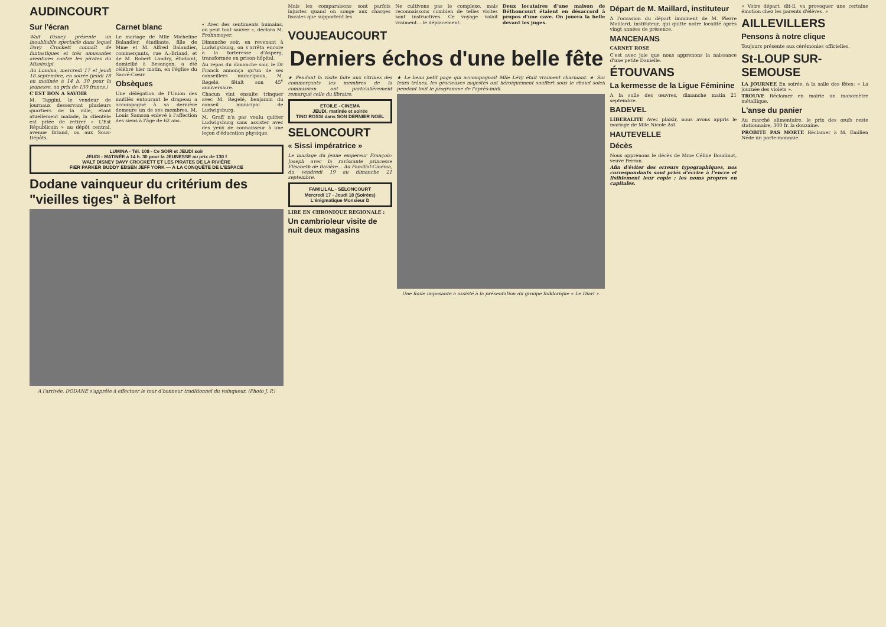AUDINCOURT
Sur l'écran
Walt Disney présente un inoubliable spectacle dans lequel Davy Crockett connaît de fantastiques et très amusantes aventures contre les pirates du Mississipi.
Au Lumina, mercredi 17 et jeudi 18 septembre, en soirée (jeudi 18 en matinée à 14 h. 30 pour la jeunesse, au prix de 130 francs.)
C'EST BON A SAVOIR
M. Taggini, le vendeur de journaux desservant plusieurs quartiers de la ville, étant atuellement malade, la clientèle est priée de retirer « L'Est Républicain » au dépôt central, avenue Briand, ou aux Sous-Dépôts.
Carnet blanc
Le mariage de Mlle Micheline Balandier, étudiante, fille de Mme et M. Alfred Balandier, commerçants, rue A.-Briand, et de M. Robert Landry, étudiant, domicilié à Besançon, a été célébré hier matin, en l'église du Sacré-Cœur.
Obsèques
Une délégation de l'Union des mutilés entourant le drapeau a accompagné à sa dernière demeure un de ses membres, M. Louis Samson enlevé à l'affection des siens à l'âge de 62 ans.
« Avec des sentiments humains, on peut tout sauver », déclara M. Frohnmayer.
Dimanche soir, en revenant à Ludwigsburg, on s'arrêta encore à la forteresse d'Asperg, transformée en prison-hôpital.
Au repas du dimanche soir, le Dr Franck annonça qu'un de ses conseillers municipaux, M. Regelé, fêtait son 45<sup>e</sup> anniversaire.
Chacun vint ensuite trinquer avec M. Regelé, benjamin du conseil municipal de Ludwigsburg.
M. Graff n'a pas voulu quitter Ludwigsburg sans assister avec des yeux de connaisseur à une leçon d'éducation physique.
LUMINA - Tél. 108 - Ce SOIR et JEUDI soir
JEUDI - MATINÉE à 14 h. 30 pour la JEUNESSE au prix de 130 f
WALT DISNEY DAVY CROCKETT ET LES PIRATES DE LA RIVIÈRE
FIER PARKER BUDDY EBSEN JEFF YORK — À LA CONQUÊTE DE L'ESPACE
Dodane vainqueur du critérium des "vieilles tiges" à Belfort
A l'arrivée, DODANE s'apprête à effectuer le tour d'honneur traditionnel du vainqueur. (Photo J. P.)
Mais les comparaisons sont parfois injustes quand on songe aux charges fiscales que supportent les
Ne cultivons pas le complexe, mais reconnaissons combien de telles visites sont instructives. Ce voyage valait vraiment... le déplacement.
Deux locataires d'une maison de Béthoncourt étaient en désaccord à propos d'une cave. On jouera la belle devant les juges.
VOUJEAUCOURT
Derniers échos d'une belle fête
★ Pendant la visite faite aux vitrines des commerçants les membres de la commission ont particulièrement remarqué celle du libraire.
ETOILE - CINEMA
JEUDI, matinée et soirée
TINO ROSSI dans SON DERNIER NOEL
SELONCOURT
« Sissi impératrice »
Le mariage du jeune empereur François-Joseph avec la ravissante princesse Elisabeth de Bavière... Au Familial-Cinéma, du vendredi 19 au dimanche 21 septembre.
FAMILILAL - SELONCOURT
Mercredi 17 - Jeudi 18 (Soirées)
L'énigmatique Monsieur D
LIRE EN CHRONIQUE REGIONALE :
Un cambrioleur visite de nuit deux magasins
★ Le beau petit page qui accompagnait Mlle Lévy était vraiment charmant. ★ Sur leurs trônes, les gracieuses majestés ont héroïquement souffert sous le chaud soleil pendant tout le programme de l'après-midi.
Une foule imposante a assisté à la présentation du groupe folklorique « Le Diari ».
Départ de M. Maillard, instituteur
A l'occasion du départ imminent de M. Pierre Maillard, instituteur, qui quitte notre localité après vingt années de présence.
MANCENANS
CARNET ROSE
C'est avec joie que nous apprenons la naissance d'une petite Danielle.
ÉTOUVANS
La kermesse de la Ligue Féminine
A la salle des œuvres, dimanche matin 21 septembre.
BADEVEL
LIBERALITE Avec plaisir, nous avons appris le mariage de Mlle Nicole Ast.
HAUTEVELLE
Décès
Nous apprenons le décès de Mme Céline Boudinot, veuve Perron.
Afin d'éviter des erreurs typographiques, nos correspondants sont priés d'écrire à l'encre et lisiblement leur copie ; les noms propres en capitales.
« Votre départ, dit-il, va provoquer une certaine émotion chez les parents d'élèves. »
AILLEVILLERS
Pensons à notre clique
Toujours présente aux cérémonies officielles.
St-LOUP SUR-SEMOUSE
LA JOURNEE En soirée, à la salle des fêtes: « La journée des violets ».
TROUVE Réclamer en mairie un manomètre métallique.
L'anse du panier
Au marché alimentaire, le prix des œufs reste stationnaire, 300 fr. la douzaine.
PROBITE PAS MORTE Réclamer à M. Emilien Néde un porte-monnaie.